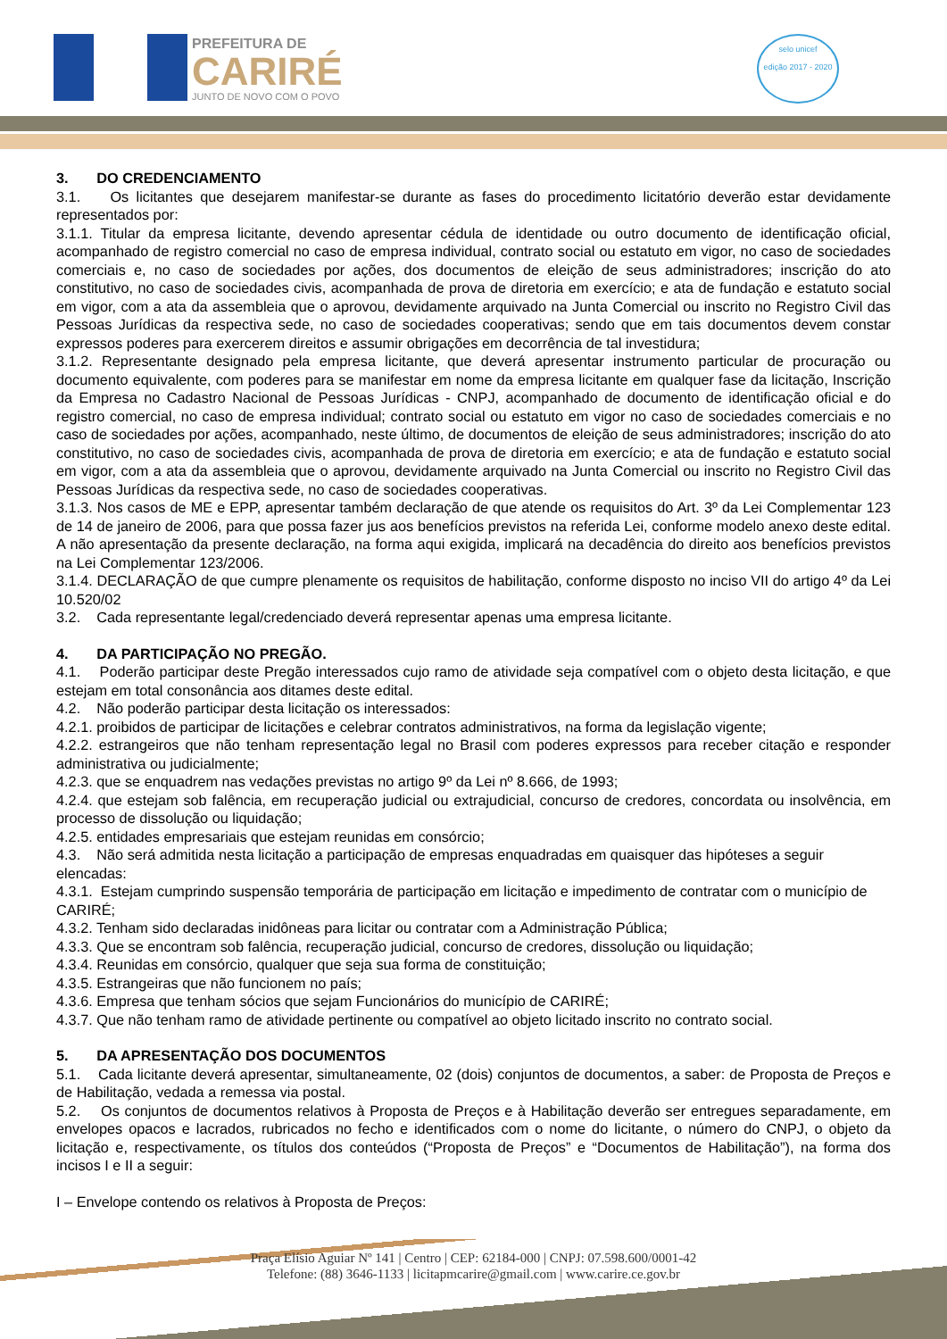PREFEITURA DE
CARIRÉ
JUNTO DE NOVO COM O POVO
selo unicef
edição 2017 - 2020
3. DO CREDENCIAMENTO
3.1. Os licitantes que desejarem manifestar-se durante as fases do procedimento licitatório deverão estar devidamente representados por:
3.1.1. Titular da empresa licitante, devendo apresentar cédula de identidade ou outro documento de identificação oficial, acompanhado de registro comercial no caso de empresa individual, contrato social ou estatuto em vigor, no caso de sociedades comerciais e, no caso de sociedades por ações, dos documentos de eleição de seus administradores; inscrição do ato constitutivo, no caso de sociedades civis, acompanhada de prova de diretoria em exercício; e ata de fundação e estatuto social em vigor, com a ata da assembleia que o aprovou, devidamente arquivado na Junta Comercial ou inscrito no Registro Civil das Pessoas Jurídicas da respectiva sede, no caso de sociedades cooperativas; sendo que em tais documentos devem constar expressos poderes para exercerem direitos e assumir obrigações em decorrência de tal investidura;
3.1.2. Representante designado pela empresa licitante, que deverá apresentar instrumento particular de procuração ou documento equivalente, com poderes para se manifestar em nome da empresa licitante em qualquer fase da licitação, Inscrição da Empresa no Cadastro Nacional de Pessoas Jurídicas - CNPJ, acompanhado de documento de identificação oficial e do registro comercial, no caso de empresa individual; contrato social ou estatuto em vigor no caso de sociedades comerciais e no caso de sociedades por ações, acompanhado, neste último, de documentos de eleição de seus administradores; inscrição do ato constitutivo, no caso de sociedades civis, acompanhada de prova de diretoria em exercício; e ata de fundação e estatuto social em vigor, com a ata da assembleia que o aprovou, devidamente arquivado na Junta Comercial ou inscrito no Registro Civil das Pessoas Jurídicas da respectiva sede, no caso de sociedades cooperativas.
3.1.3. Nos casos de ME e EPP, apresentar também declaração de que atende os requisitos do Art. 3º da Lei Complementar 123 de 14 de janeiro de 2006, para que possa fazer jus aos benefícios previstos na referida Lei, conforme modelo anexo deste edital. A não apresentação da presente declaração, na forma aqui exigida, implicará na decadência do direito aos benefícios previstos na Lei Complementar 123/2006.
3.1.4. DECLARAÇÃO de que cumpre plenamente os requisitos de habilitação, conforme disposto no inciso VII do artigo 4º da Lei 10.520/02
3.2. Cada representante legal/credenciado deverá representar apenas uma empresa licitante.
4. DA PARTICIPAÇÃO NO PREGÃO.
4.1. Poderão participar deste Pregão interessados cujo ramo de atividade seja compatível com o objeto desta licitação, e que estejam em total consonância aos ditames deste edital.
4.2. Não poderão participar desta licitação os interessados:
4.2.1. proibidos de participar de licitações e celebrar contratos administrativos, na forma da legislação vigente;
4.2.2. estrangeiros que não tenham representação legal no Brasil com poderes expressos para receber citação e responder administrativa ou judicialmente;
4.2.3. que se enquadrem nas vedações previstas no artigo 9º da Lei nº 8.666, de 1993;
4.2.4. que estejam sob falência, em recuperação judicial ou extrajudicial, concurso de credores, concordata ou insolvência, em processo de dissolução ou liquidação;
4.2.5. entidades empresariais que estejam reunidas em consórcio;
4.3. Não será admitida nesta licitação a participação de empresas enquadradas em quaisquer das hipóteses a seguir elencadas:
4.3.1. Estejam cumprindo suspensão temporária de participação em licitação e impedimento de contratar com o município de CARIRÉ;
4.3.2. Tenham sido declaradas inidôneas para licitar ou contratar com a Administração Pública;
4.3.3. Que se encontram sob falência, recuperação judicial, concurso de credores, dissolução ou liquidação;
4.3.4. Reunidas em consórcio, qualquer que seja sua forma de constituição;
4.3.5. Estrangeiras que não funcionem no país;
4.3.6. Empresa que tenham sócios que sejam Funcionários do município de CARIRÉ;
4.3.7. Que não tenham ramo de atividade pertinente ou compatível ao objeto licitado inscrito no contrato social.
5. DA APRESENTAÇÃO DOS DOCUMENTOS
5.1. Cada licitante deverá apresentar, simultaneamente, 02 (dois) conjuntos de documentos, a saber: de Proposta de Preços e de Habilitação, vedada a remessa via postal.
5.2. Os conjuntos de documentos relativos à Proposta de Preços e à Habilitação deverão ser entregues separadamente, em envelopes opacos e lacrados, rubricados no fecho e identificados com o nome do licitante, o número do CNPJ, o objeto da licitação e, respectivamente, os títulos dos conteúdos (“Proposta de Preços” e “Documentos de Habilitação”), na forma dos incisos I e II a seguir:
I – Envelope contendo os relativos à Proposta de Preços:
Praça Elísio Aguiar Nº 141 | Centro | CEP: 62184-000 | CNPJ: 07.598.600/0001-42
Telefone: (88) 3646-1133 | licitapmcarire@gmail.com | www.carire.ce.gov.br